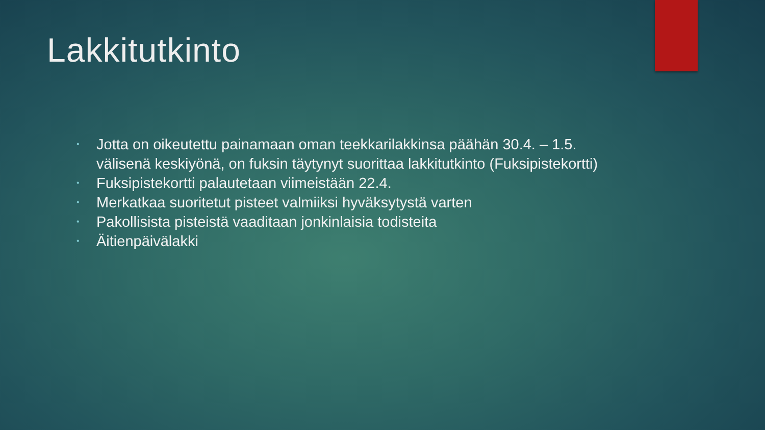Lakkitutkinto
• Jotta on oikeutettu painamaan oman teekkarilakkinsa päähän 30.4. – 1.5. välisenä keskiyönä, on fuksin täytynyt suorittaa lakkitutkinto (Fuksipistekortti)
• Fuksipistekortti palautetaan viimeistään 22.4.
• Merkatkaa suoritetut pisteet valmiiksi hyväksytystä varten
• Pakollisista pisteistä vaaditaan jonkinlaisia todisteita
• Äitienpäivälakki